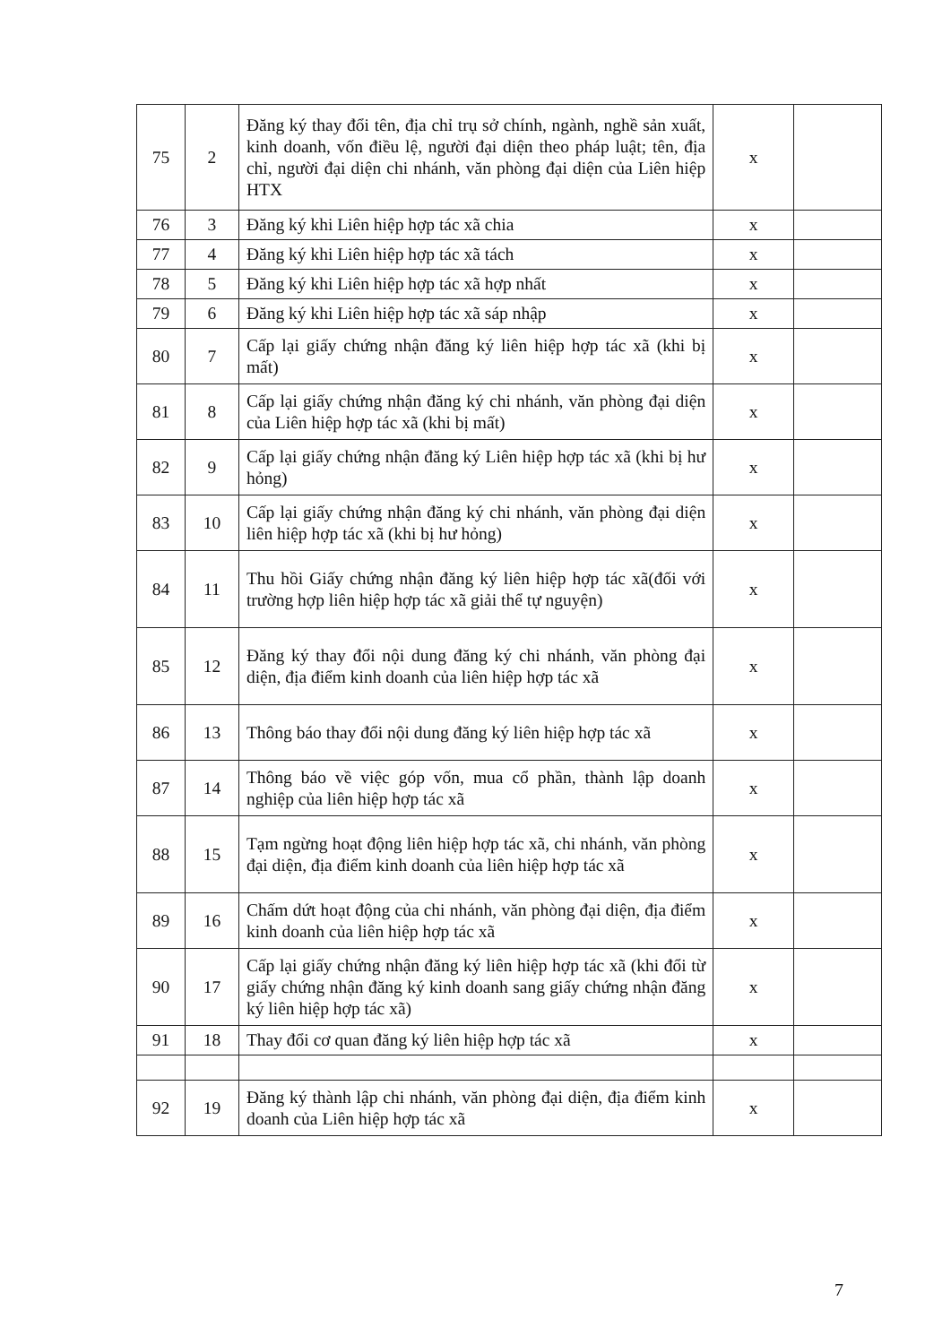| 75 | 2 | Đăng ký thay đổi tên, địa chỉ trụ sở chính, ngành, nghề sản xuất, kinh doanh, vốn điều lệ, người đại diện theo pháp luật; tên, địa chỉ, người đại diện chi nhánh, văn phòng đại diện của Liên hiệp HTX | x | |
| 76 | 3 | Đăng ký khi Liên hiệp hợp tác xã chia | x | |
| 77 | 4 | Đăng ký khi Liên hiệp hợp tác xã tách | x | |
| 78 | 5 | Đăng ký khi Liên hiệp hợp tác xã hợp nhất | x | |
| 79 | 6 | Đăng ký khi Liên hiệp hợp tác xã sáp nhập | x | |
| 80 | 7 | Cấp lại giấy chứng nhận đăng ký liên hiệp hợp tác xã (khi bị mất) | x | |
| 81 | 8 | Cấp lại giấy chứng nhận đăng ký chi nhánh, văn phòng đại diện của Liên hiệp hợp tác xã (khi bị mất) | x | |
| 82 | 9 | Cấp lại giấy chứng nhận đăng ký Liên hiệp hợp tác xã (khi bị hư hỏng) | x | |
| 83 | 10 | Cấp lại giấy chứng nhận đăng ký chi nhánh, văn phòng đại diện liên hiệp hợp tác xã (khi bị hư hỏng) | x | |
| 84 | 11 | Thu hồi Giấy chứng nhận đăng ký liên hiệp hợp tác xã(đối với trường hợp liên hiệp hợp tác xã giải thể tự nguyện) | x | |
| 85 | 12 | Đăng ký thay đổi nội dung đăng ký chi nhánh, văn phòng đại diện, địa điểm kinh doanh của liên hiệp hợp tác xã | x | |
| 86 | 13 | Thông báo thay đổi nội dung đăng ký liên hiệp hợp tác xã | x | |
| 87 | 14 | Thông báo về việc góp vốn, mua cổ phần, thành lập doanh nghiệp của liên hiệp hợp tác xã | x | |
| 88 | 15 | Tạm ngừng hoạt động liên hiệp hợp tác xã, chi nhánh, văn phòng đại diện, địa điểm kinh doanh của liên hiệp hợp tác xã | x | |
| 89 | 16 | Chấm dứt hoạt động của chi nhánh, văn phòng đại diện, địa điểm kinh doanh của liên hiệp hợp tác xã | x | |
| 90 | 17 | Cấp lại giấy chứng nhận đăng ký liên hiệp hợp tác xã (khi đổi từ giấy chứng nhận đăng ký kinh doanh sang giấy chứng nhận đăng ký liên hiệp hợp tác xã) | x | |
| 91 | 18 | Thay đổi cơ quan đăng ký liên hiệp hợp tác xã | x | |
| 92 | 19 | Đăng ký thành lập chi nhánh, văn phòng đại diện, địa điểm kinh doanh của Liên hiệp hợp tác xã | x | |
7